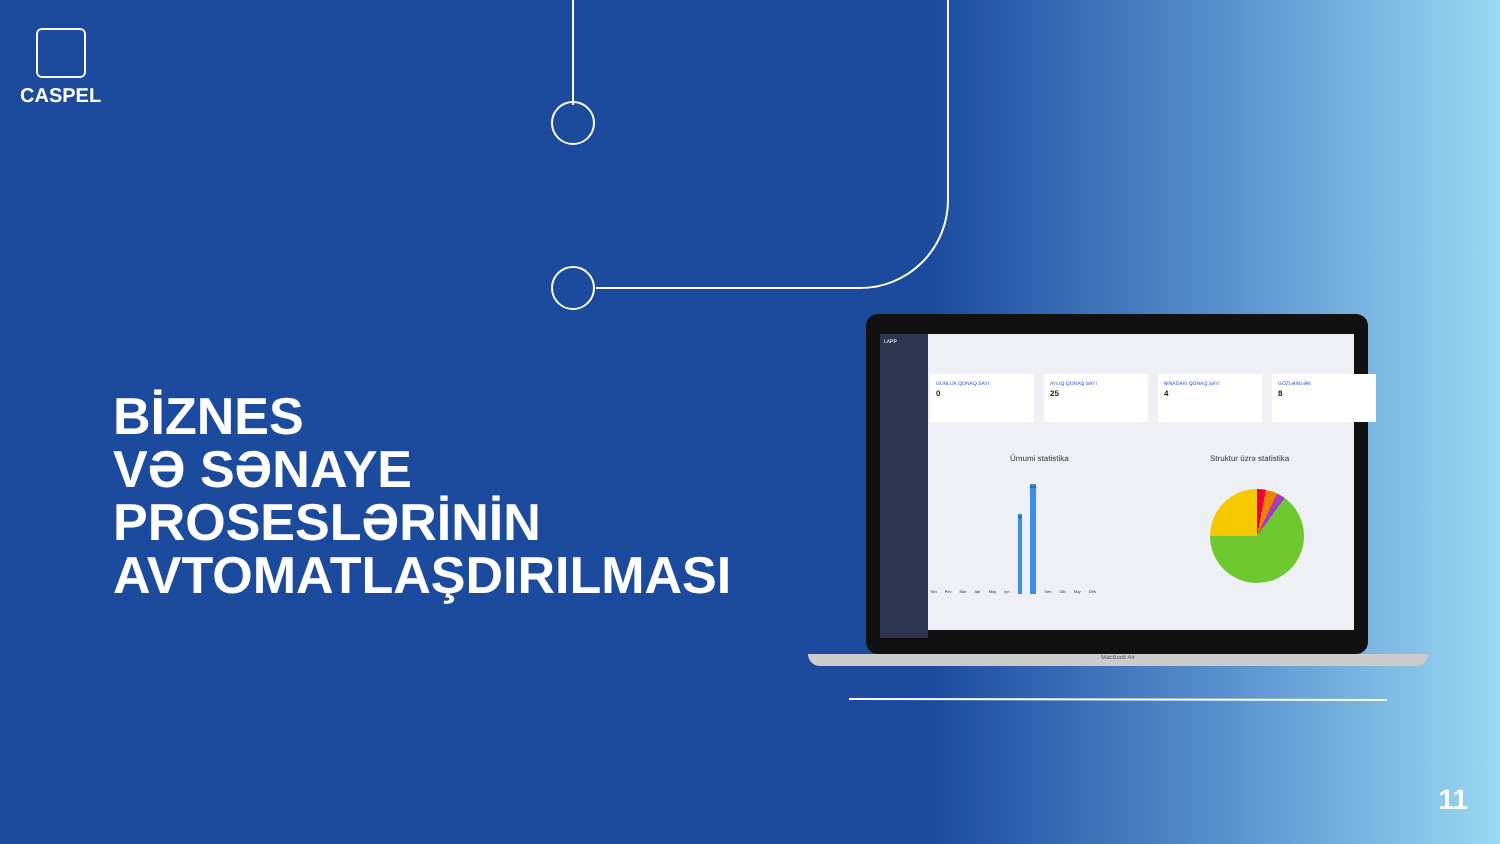CASPEL
BİZNES
VƏ SƏNAYE
PROSESLƏRİNİN
AVTOMATLAŞDIRILMASI
LAPP
GÜNLÜK QONAQ SAYI
0
AYLIQ QONAQ SAYI
25
BINADAKI QONAQ SAYI
4
GÖZLƏNILƏN
8
Ümumi statistika Struktur üzrə statistika
Yan Fev Mar Apr May Iyn Iyl Avq Sen Okt Noy Dek
MacBook Air
11